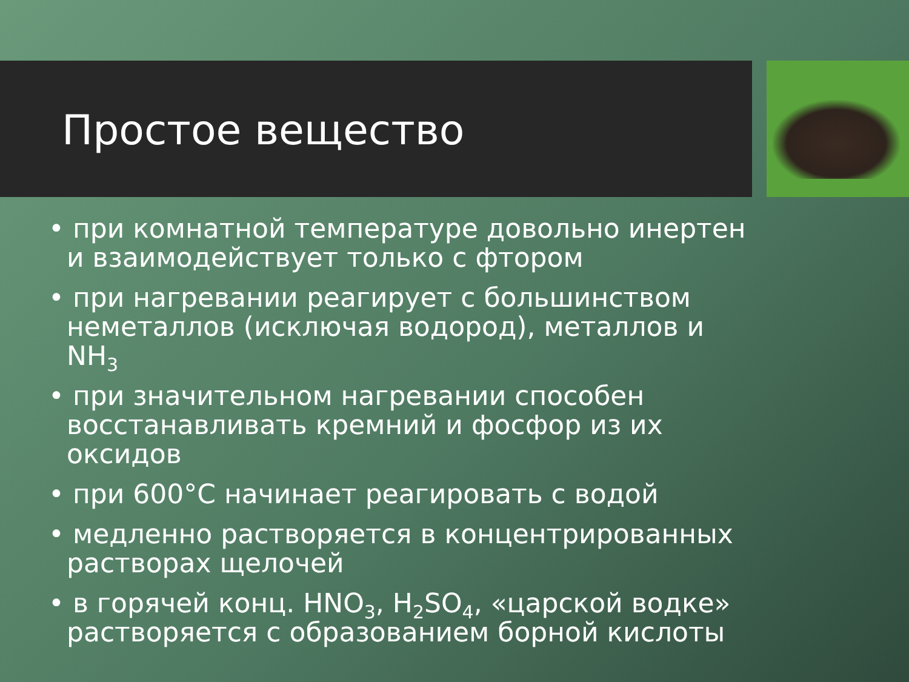Простое вещество
• при комнатной температуре довольно инертен и взаимодействует только с фтором
• при нагревании реагирует с большинством неметаллов (исключая водород), металлов и NH<sub>3</sub>
• при значительном нагревании способен восстанавливать кремний и фосфор из их оксидов
• при 600°С начинает реагировать с водой
• медленно растворяется в концентрированных растворах щелочей
• в горячей конц. HNO<sub>3</sub>, H<sub>2</sub>SO<sub>4</sub>, «царской водке» растворяется с образованием борной кислоты